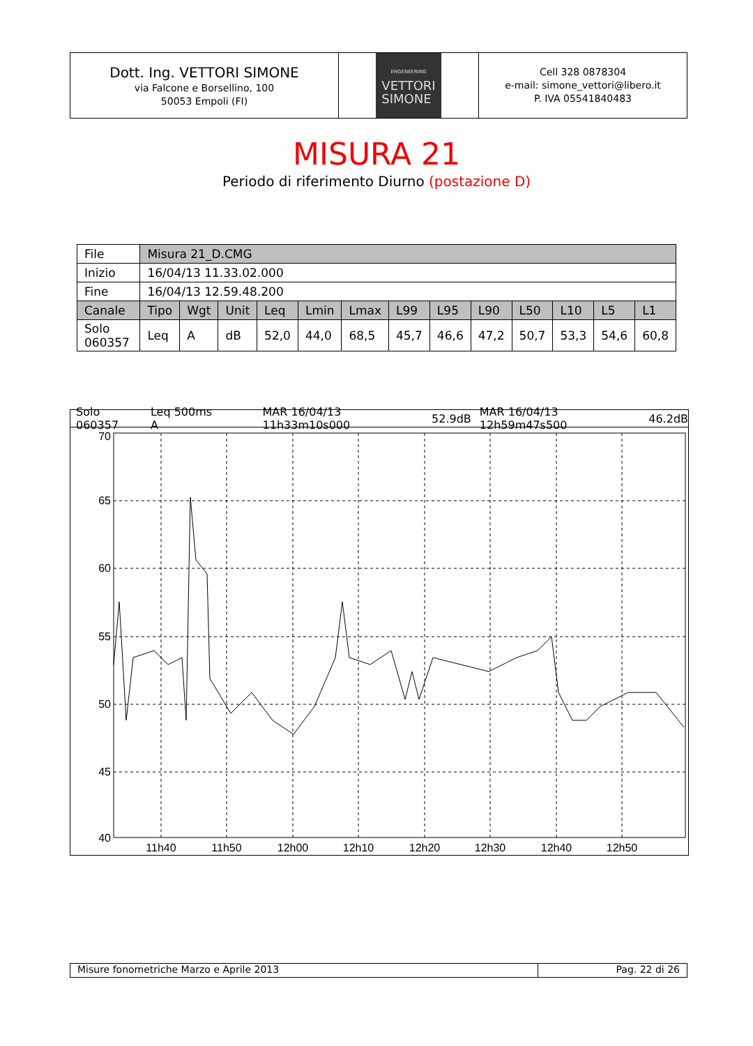Dott. Ing. VETTORI SIMONE
via Falcone e Borsellino, 100
50053 Empoli (FI)
ENGENEERING
VETTORI
SIMONE
Cell 328 0878304
e-mail: simone_vettori@libero.it
P. IVA 05541840483
MISURA 21
Periodo di riferimento Diurno (postazione D)
| File | Misura 21_D.CMG | | | | | | | | | | | | |
| Inizio | 16/04/13 11.33.02.000 | | | | | | | | | | | | |
| Fine | 16/04/13 12.59.48.200 | | | | | | | | | | | | |
| Canale | Tipo | Wgt | Unit | Leq | Lmin | Lmax | L99 | L95 | L90 | L50 | L10 | L5 | L1 |
| Solo 060357 | Leq | A | dB | 52,0 | 44,0 | 68,5 | 45,7 | 46,6 | 47,2 | 50,7 | 53,3 | 54,6 | 60,8 |
Solo 060357 Leq 500ms A MAR 16/04/13 11h33m10s000 52.9dB MAR 16/04/13 12h59m47s500 46.2dB
70
65
60
55
50
45
40
11h40
11h50
12h00
12h10
12h20
12h30
12h40
12h50
Misure fonometriche Marzo e Aprile 2013 Pag. 22 di 26